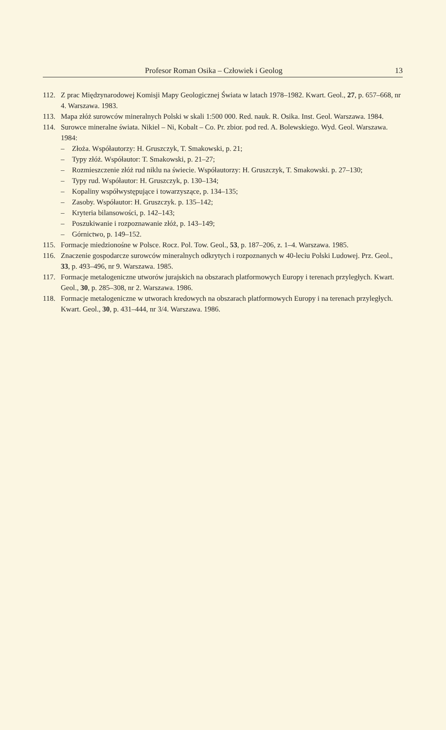Profesor Roman Osika – Człowiek i Geolog 13
112. Z prac Międzynarodowej Komisji Mapy Geologicznej Świata w latach 1978–1982. Kwart. Geol., 27, p. 657–668, nr 4. Warszawa. 1983.
113. Mapa złóż surowców mineralnych Polski w skali 1:500 000. Red. nauk. R. Osika. Inst. Geol. Warszawa. 1984.
114. Surowce mineralne świata. Nikiel – Ni, Kobalt – Co. Pr. zbior. pod red. A. Bolewskiego. Wyd. Geol. Warszawa. 1984:
– Złoża. Współautorzy: H. Gruszczyk, T. Smakowski, p. 21;
– Typy złóż. Współautor: T. Smakowski, p. 21–27;
– Rozmieszczenie złóż rud niklu na świecie. Współautorzy: H. Gruszczyk, T. Smakowski. p. 27–130;
– Typy rud. Współautor: H. Gruszczyk, p. 130–134;
– Kopaliny współwystępujące i towarzyszące, p. 134–135;
– Zasoby. Współautor: H. Gruszczyk. p. 135–142;
– Kryteria bilansowości, p. 142–143;
– Poszukiwanie i rozpoznawanie złóż, p. 143–149;
– Górnictwo, p. 149–152.
115. Formacje miedzionośne w Polsce. Rocz. Pol. Tow. Geol., 53, p. 187–206, z. 1–4. Warszawa. 1985.
116. Znaczenie gospodarcze surowców mineralnych odkrytych i rozpoznanych w 40-leciu Polski Ludowej. Prz. Geol., 33, p. 493–496, nr 9. Warszawa. 1985.
117. Formacje metalogeniczne utworów jurajskich na obszarach platformowych Europy i terenach przyległych. Kwart. Geol., 30, p. 285–308, nr 2. Warszawa. 1986.
118. Formacje metalogeniczne w utworach kredowych na obszarach platformowych Europy i na terenach przyległych. Kwart. Geol., 30, p. 431–444, nr 3/4. Warszawa. 1986.